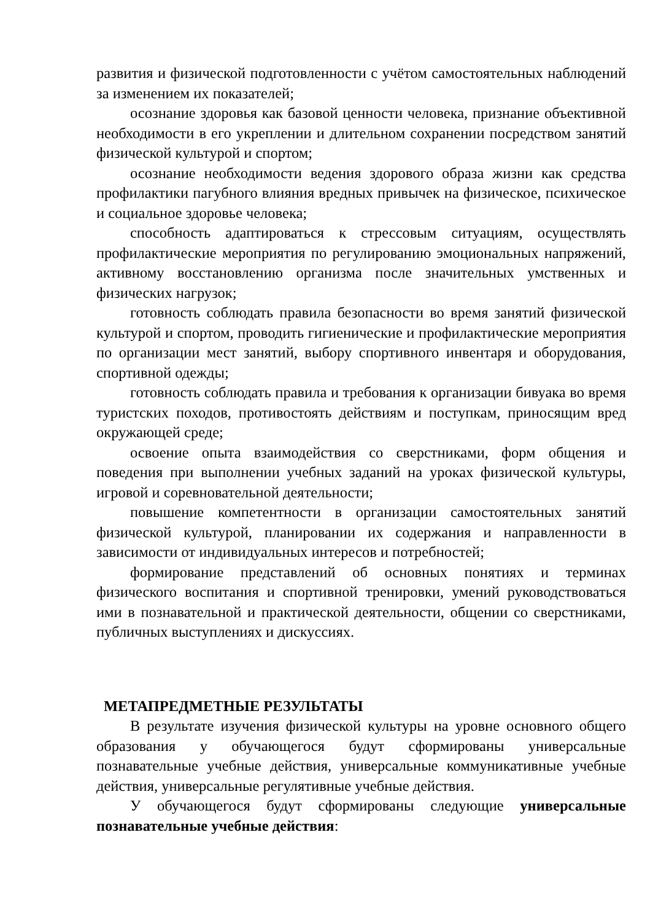развития и физической подготовленности с учётом самостоятельных наблюдений за изменением их показателей;
осознание здоровья как базовой ценности человека, признание объективной необходимости в его укреплении и длительном сохранении посредством занятий физической культурой и спортом;
осознание необходимости ведения здорового образа жизни как средства профилактики пагубного влияния вредных привычек на физическое, психическое и социальное здоровье человека;
способность адаптироваться к стрессовым ситуациям, осуществлять профилактические мероприятия по регулированию эмоциональных напряжений, активному восстановлению организма после значительных умственных и физических нагрузок;
готовность соблюдать правила безопасности во время занятий физической культурой и спортом, проводить гигиенические и профилактические мероприятия по организации мест занятий, выбору спортивного инвентаря и оборудования, спортивной одежды;
готовность соблюдать правила и требования к организации бивуака во время туристских походов, противостоять действиям и поступкам, приносящим вред окружающей среде;
освоение опыта взаимодействия со сверстниками, форм общения и поведения при выполнении учебных заданий на уроках физической культуры, игровой и соревновательной деятельности;
повышение компетентности в организации самостоятельных занятий физической культурой, планировании их содержания и направленности в зависимости от индивидуальных интересов и потребностей;
формирование представлений об основных понятиях и терминах физического воспитания и спортивной тренировки, умений руководствоваться ими в познавательной и практической деятельности, общении со сверстниками, публичных выступлениях и дискуссиях.
МЕТАПРЕДМЕТНЫЕ РЕЗУЛЬТАТЫ
В результате изучения физической культуры на уровне основного общего образования у обучающегося будут сформированы универсальные познавательные учебные действия, универсальные коммуникативные учебные действия, универсальные регулятивные учебные действия.
У обучающегося будут сформированы следующие универсальные познавательные учебные действия: